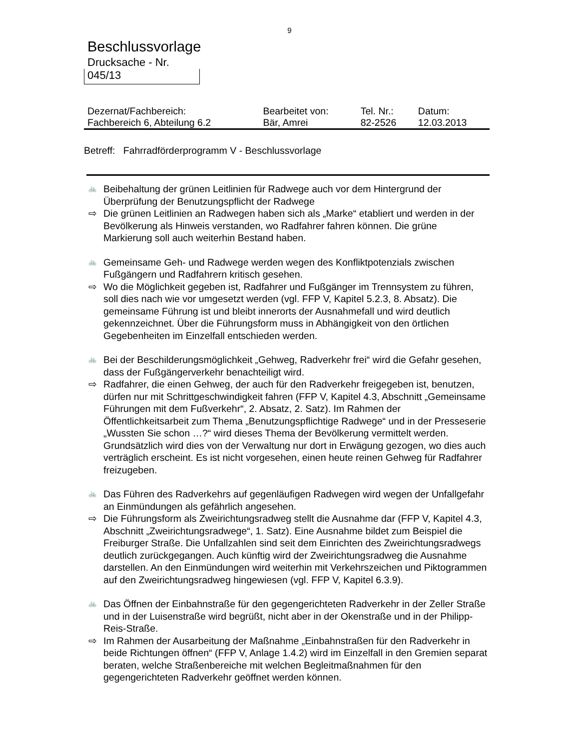9
Beschlussvorlage
Drucksache - Nr.
045/13
| Dezernat/Fachbereich: | Bearbeitet von: | Tel. Nr.: | Datum: |
| Fachbereich 6, Abteilung 6.2 | Bär, Amrei | 82-2526 | 12.03.2013 |
Betreff: Fahrradförderprogramm V - Beschlussvorlage
🚲
Beibehaltung der grünen Leitlinien für Radwege auch vor dem Hintergrund der Überprüfung der Benutzungspflicht der Radwege
⇨ Die grünen Leitlinien an Radwegen haben sich als „Marke“ etabliert und werden in der Bevölkerung als Hinweis verstanden, wo Radfahrer fahren können. Die grüne Markierung soll auch weiterhin Bestand haben.
🚲
Gemeinsame Geh- und Radwege werden wegen des Konfliktpotenzials zwischen Fußgängern und Radfahrern kritisch gesehen.
⇨ Wo die Möglichkeit gegeben ist, Radfahrer und Fußgänger im Trennsystem zu führen, soll dies nach wie vor umgesetzt werden (vgl. FFP V, Kapitel 5.2.3, 8. Absatz). Die gemeinsame Führung ist und bleibt innerorts der Ausnahmefall und wird deutlich gekennzeichnet. Über die Führungsform muss in Abhängigkeit von den örtlichen Gegebenheiten im Einzelfall entschieden werden.
🚲
Bei der Beschilderungsmöglichkeit „Gehweg, Radverkehr frei“ wird die Gefahr gesehen, dass der Fußgängerverkehr benachteiligt wird.
⇨ Radfahrer, die einen Gehweg, der auch für den Radverkehr freigegeben ist, benutzen, dürfen nur mit Schrittgeschwindigkeit fahren (FFP V, Kapitel 4.3, Abschnitt „Gemeinsame Führungen mit dem Fußverkehr“, 2. Absatz, 2. Satz). Im Rahmen der Öffentlichkeitsarbeit zum Thema „Benutzungspflichtige Radwege“ und in der Presseserie „Wussten Sie schon …?“ wird dieses Thema der Bevölkerung vermittelt werden. Grundsätzlich wird dies von der Verwaltung nur dort in Erwägung gezogen, wo dies auch verträglich erscheint. Es ist nicht vorgesehen, einen heute reinen Gehweg für Radfahrer freizugeben.
🚲
Das Führen des Radverkehrs auf gegenläufigen Radwegen wird wegen der Unfallgefahr an Einmündungen als gefährlich angesehen.
⇨ Die Führungsform als Zweirichtungsradweg stellt die Ausnahme dar (FFP V, Kapitel 4.3, Abschnitt „Zweirichtungsradwege“, 1. Satz). Eine Ausnahme bildet zum Beispiel die Freiburger Straße. Die Unfallzahlen sind seit dem Einrichten des Zweirichtungsradwegs deutlich zurückgegangen. Auch künftig wird der Zweirichtungsradweg die Ausnahme darstellen. An den Einmündungen wird weiterhin mit Verkehrszeichen und Piktogrammen auf den Zweirichtungsradweg hingewiesen (vgl. FFP V, Kapitel 6.3.9).
🚲
Das Öffnen der Einbahnstraße für den gegengerichteten Radverkehr in der Zeller Straße und in der Luisenstraße wird begrüßt, nicht aber in der Okenstraße und in der Philipp-Reis-Straße.
⇨ Im Rahmen der Ausarbeitung der Maßnahme „Einbahnstraßen für den Radverkehr in beide Richtungen öffnen“ (FFP V, Anlage 1.4.2) wird im Einzelfall in den Gremien separat beraten, welche Straßenbereiche mit welchen Begleitmaßnahmen für den gegengerichteten Radverkehr geöffnet werden können.